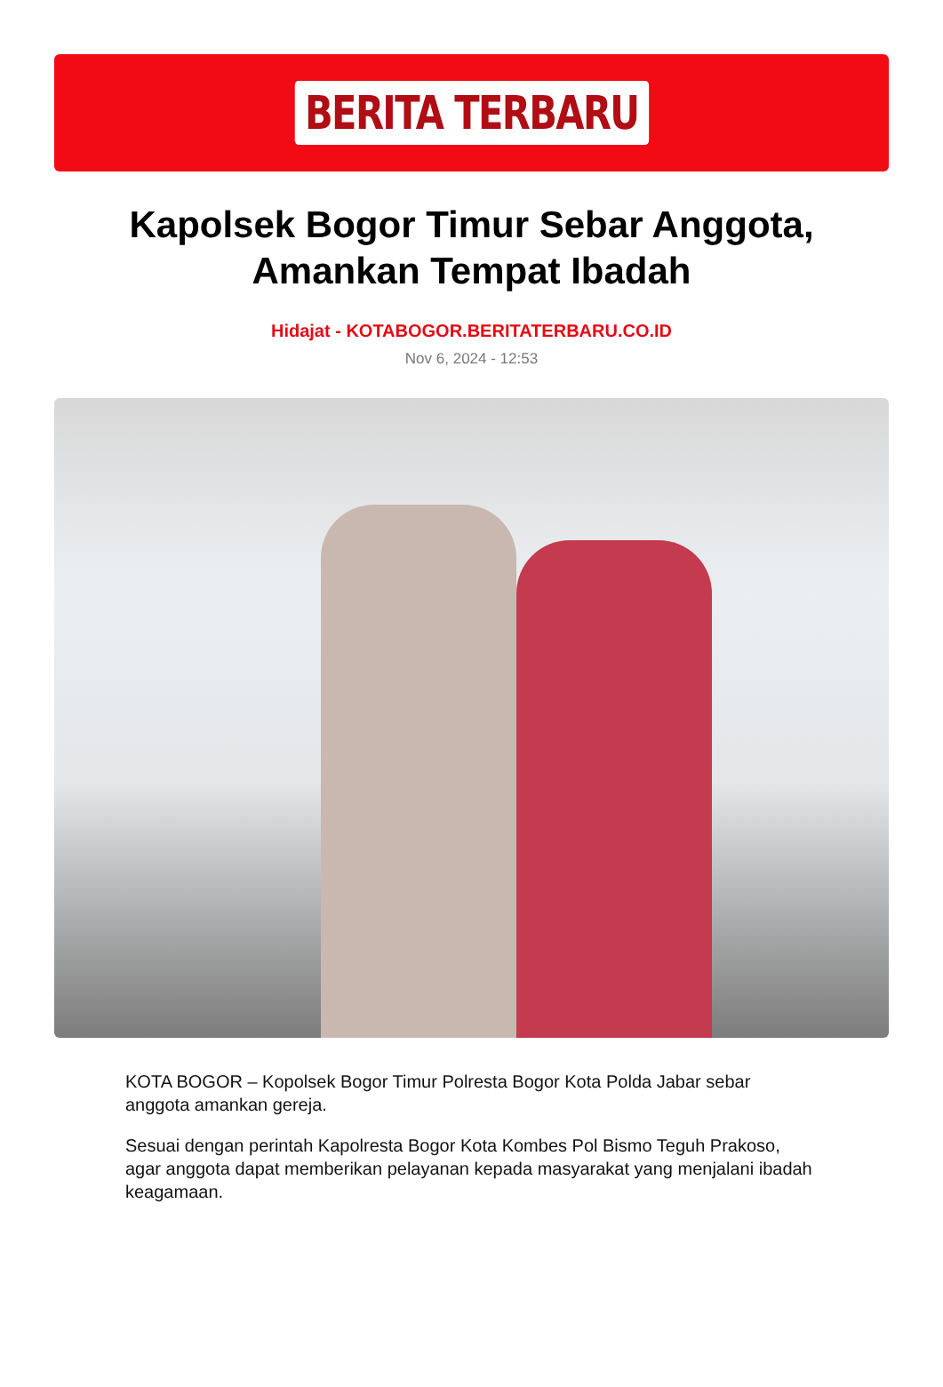BERITA TERBARU
Kapolsek Bogor Timur Sebar Anggota, Amankan Tempat Ibadah
Hidajat - KOTABOGOR.BERITATERBARU.CO.ID
Nov 6, 2024 - 12:53
KOTA BOGOR – Kopolsek Bogor Timur Polresta Bogor Kota Polda Jabar sebar anggota amankan gereja.
Sesuai dengan perintah Kapolresta Bogor Kota Kombes Pol Bismo Teguh Prakoso, agar anggota dapat memberikan pelayanan kepada masyarakat yang menjalani ibadah keagamaan.